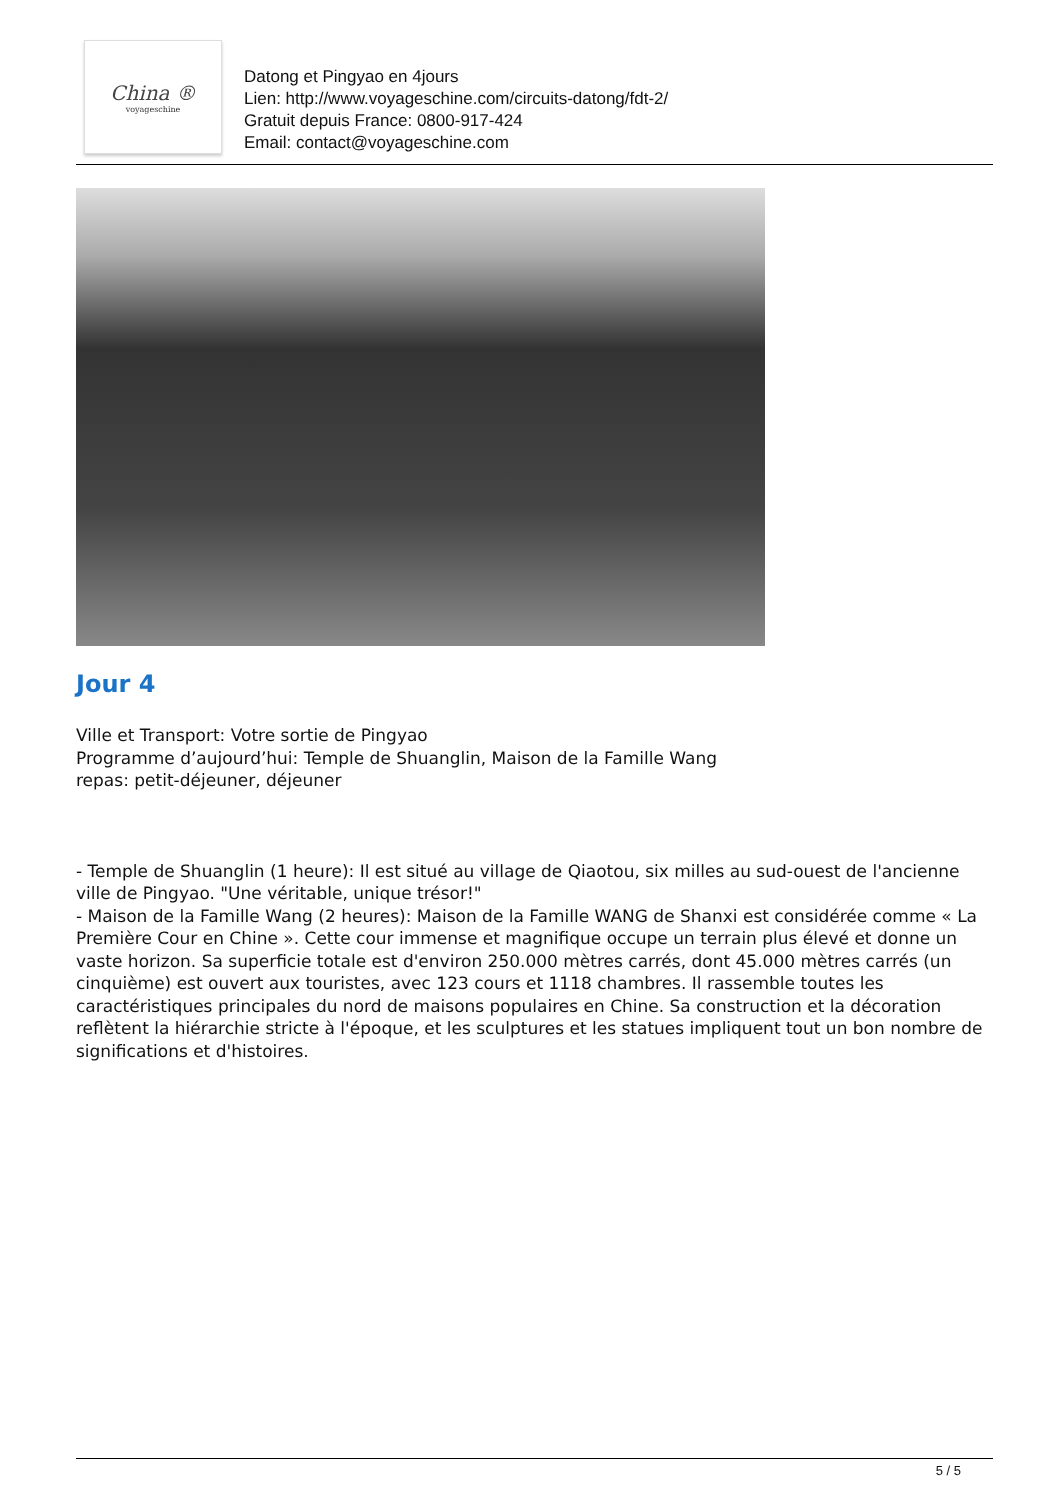China ®
voyageschine
Datong et Pingyao en 4jours
Lien: http://www.voyageschine.com/circuits-datong/fdt-2/
Gratuit depuis France: 0800-917-424
Email: contact@voyageschine.com
Jour 4
Ville et Transport: Votre sortie de Pingyao
Programme d’aujourd’hui: Temple de Shuanglin, Maison de la Famille Wang
repas: petit-déjeuner, déjeuner
- Temple de Shuanglin (1 heure): Il est situé au village de Qiaotou, six milles au sud-ouest de l'ancienne ville de Pingyao. "Une véritable, unique trésor!"
- Maison de la Famille Wang (2 heures): Maison de la Famille WANG de Shanxi est considérée comme « La Première Cour en Chine ». Cette cour immense et magnifique occupe un terrain plus élevé et donne un vaste horizon. Sa superficie totale est d'environ 250.000 mètres carrés, dont 45.000 mètres carrés (un cinquième) est ouvert aux touristes, avec 123 cours et 1118 chambres. Il rassemble toutes les caractéristiques principales du nord de maisons populaires en Chine. Sa construction et la décoration reflètent la hiérarchie stricte à l'époque, et les sculptures et les statues impliquent tout un bon nombre de significations et d'histoires.
5 / 5